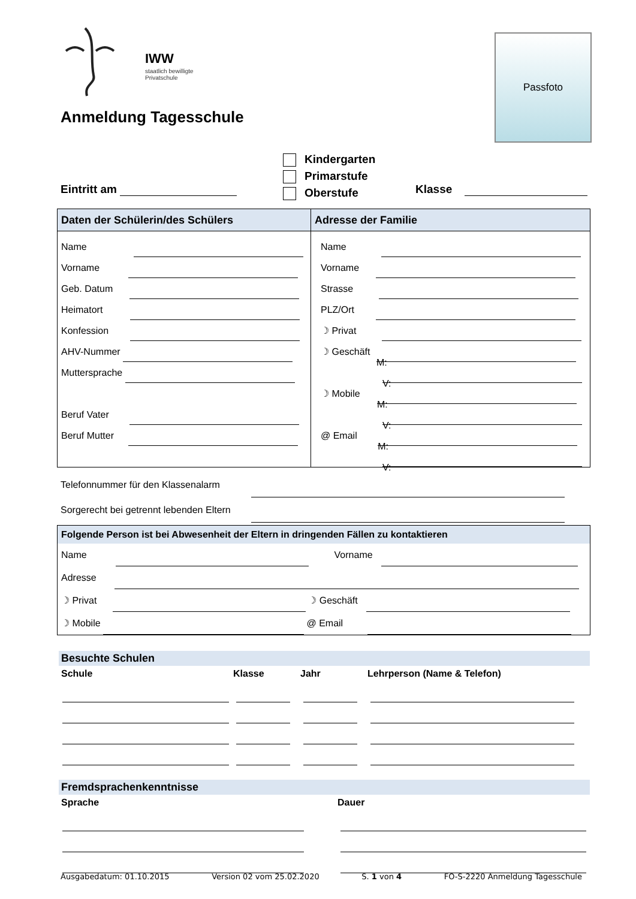IWW
staatlich bewilligte
Privatschule
Passfoto
Anmeldung Tagesschule
Kindergarten
Primarstufe
Oberstufe
Eintritt am Klasse
| Daten der Schülerin/des Schülers | Adresse der Familie |
| Name Vorname Geb. Datum Heimatort Konfession AHV-Nummer Muttersprache Beruf Vater Beruf Mutter | Name Vorname Strasse PLZ/Ort ☽ Privat ☽ Geschäft M: V: ☽ Mobile M: V: @ Email M: V: |
Telefonnummer für den Klassenalarm
Sorgerecht bei getrennt lebenden Eltern
Folgende Person ist bei Abwesenheit der Eltern in dringenden Fällen zu kontaktieren
Name Vorname
Adresse
☽ Privat ☽ Geschäft
☽ Mobile @ Email
Besuchte Schulen
| Schule | Klasse | Jahr | Lehrperson (Name & Telefon) |
| --- | --- | --- | --- |
Fremdsprachenkenntnisse
| Sprache | Dauer |
| --- | --- |
Ausgabedatum: 01.10.2015 Version 02 vom 25.02.2020 S. 1 von 4 FO-S-2220 Anmeldung Tagesschule